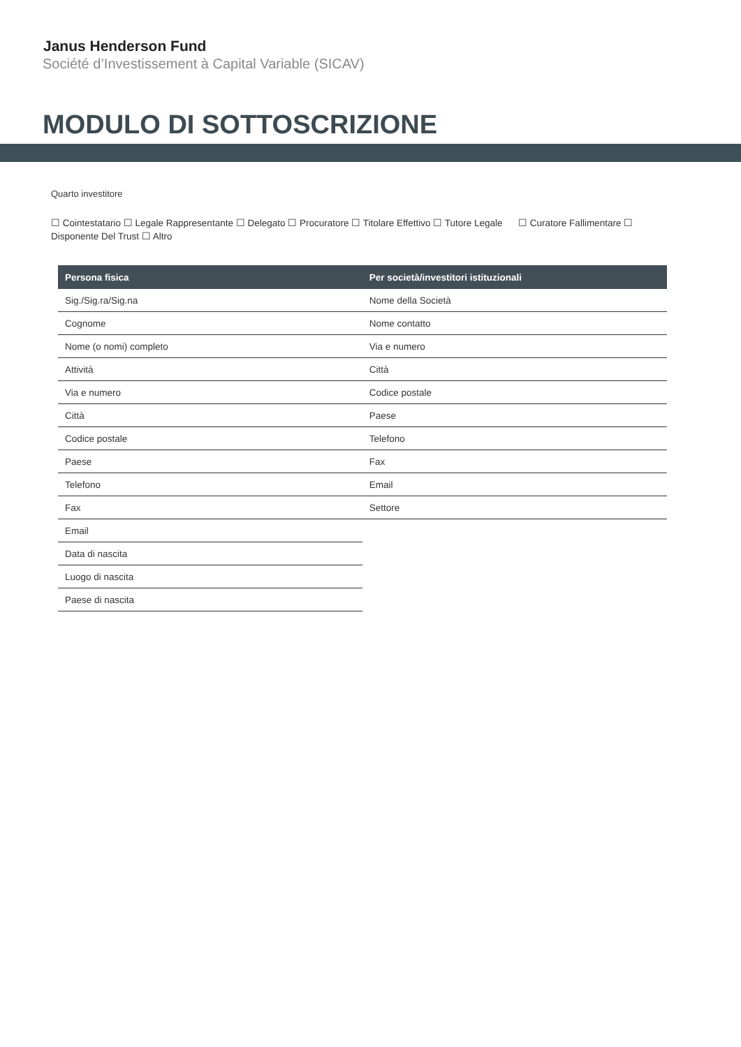Janus Henderson Fund
Société d’Investissement à Capital Variable (SICAV)
MODULO DI SOTTOSCRIZIONE
Quarto investitore
☐ Cointestatario ☐ Legale Rappresentante ☐ Delegato ☐ Procuratore ☐ Titolare Effettivo ☐ Tutore Legale ☐ Curatore Fallimentare ☐ Disponente Del Trust ☐ Altro
| Persona fisica | Per società/investitori istituzionali |
| --- | --- |
| Sig./Sig.ra/Sig.na | Nome della Società |
| Cognome | Nome contatto |
| Nome (o nomi) completo | Via e numero |
| Attività | Città |
| Via e numero | Codice postale |
| Città | Paese |
| Codice postale | Telefono |
| Paese | Fax |
| Telefono | Email |
| Fax | Settore |
| Email | |
| Data di nascita | |
| Luogo di nascita | |
| Paese di nascita | |